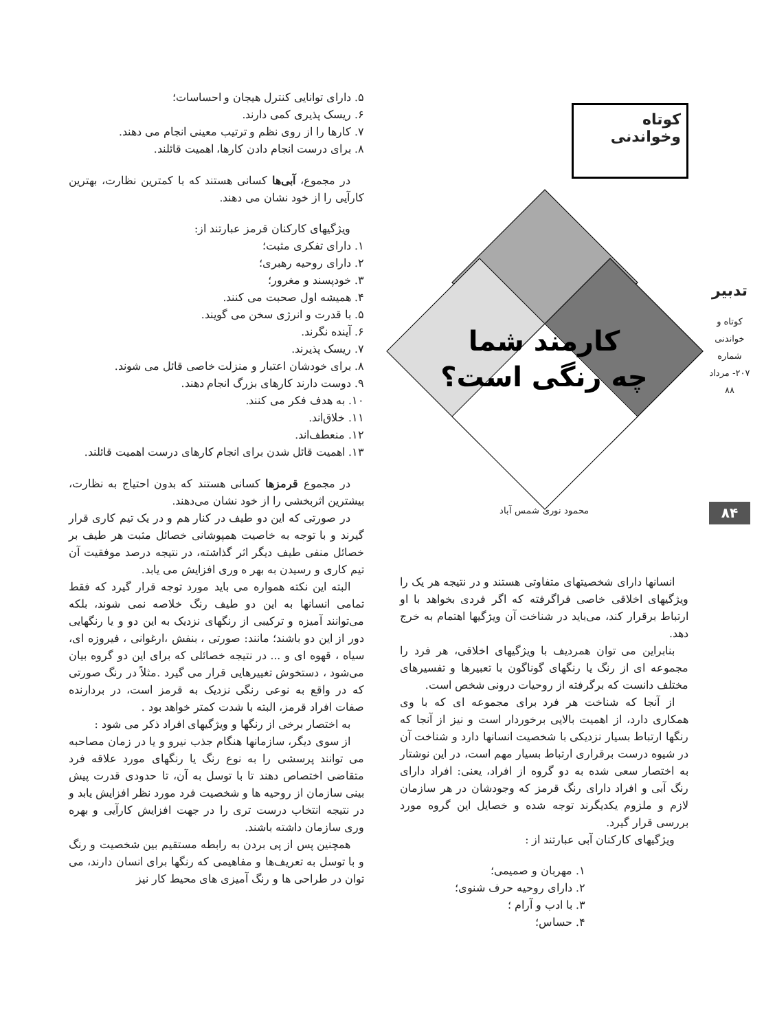کوتاه وخواندنی
کارمند شما
چه رنگی است؟
محمود نوری شمس آباد
انسانها دارای شخصیتهای متفاوتی هستند و در نتیجه هر یک را ویژگیهای اخلاقی خاصی فراگرفته که اگر فردی بخواهد با او ارتباط برقرار کند، می‌باید در شناخت آن ویژگیها اهتمام به خرج دهد.
بنابراین می توان همردیف با ویژگیهای اخلاقی، هر فرد را مجموعه ای از رنگ یا رنگهای گوناگون با تعبیرها و تفسیرهای مختلف دانست که برگرفته از روحیات درونی شخص است.
از آنجا که شناخت هر فرد برای مجموعه ای که با وی همکاری دارد، از اهمیت بالایی برخوردار است و نیز از آنجا که رنگها ارتباط بسیار نزدیکی با شخصیت انسانها دارد و شناخت آن در شیوه درست برقراری ارتباط بسیار مهم است، در این نوشتار به اختصار سعی شده به دو گروه از افراد، یعنی: افراد دارای رنگ آبی و افراد دارای رنگ قرمز که وجودشان در هر سازمان لازم و ملزوم یکدیگرند توجه شده و خصایل این گروه مورد بررسی قرار گیرد.
ویژگیهای کارکنان آبی عبارتند از :
۱. مهربان و صمیمی؛
۲. دارای روحیه حرف شنوی؛
۳. با ادب و آرام ؛
۴. حساس؛
۵. دارای توانایی کنترل هیجان و احساسات؛
۶. ریسک پذیری کمی دارند.
۷. کارها را از روی نظم و ترتیب معینی انجام می دهند.
۸. برای درست انجام دادن کارها، اهمیت قائلند.
در مجموع، آبی‌ها کسانی هستند که با کمترین نظارت، بهترین کارآیی را از خود نشان می دهند.
ویژگیهای کارکنان قرمز عبارتند از:
۱. دارای تفکری مثبت؛
۲. دارای روحیه رهبری؛
۳. خودپسند و مغرور؛
۴. همیشه اول صحبت می کنند.
۵. با قدرت و انرژی سخن می گویند.
۶. آینده نگرند.
۷. ریسک پذیرند.
۸. برای خودشان اعتبار و منزلت خاصی قائل می شوند.
۹. دوست دارند کارهای بزرگ انجام دهند.
۱۰. به هدف فکر می کنند.
۱۱. خلاق‌اند.
۱۲. منعطف‌اند.
۱۳. اهمیت قائل شدن برای انجام کارهای درست اهمیت قائلند.
در مجموع قرمزها کسانی هستند که بدون احتیاج به نظارت، بیشترین اثربخشی را از خود نشان می‌دهند.
در صورتی که این دو طیف در کنار هم و در یک تیم کاری قرار گیرند و با توجه به خاصیت همپوشانی خصائل مثبت هر طیف بر خصائل منفی طیف دیگر اثر گذاشته، در نتیجه درصد موفقیت آن تیم کاری و رسیدن به بهر ه وری افزایش می یابد.
البته این نکته همواره می باید مورد توجه قرار گیرد که فقط تمامی انسانها به این دو طیف رنگ خلاصه نمی شوند، بلکه می‌توانند آمیزه و ترکیبی از رنگهای نزدیک به این دو و یا رنگهایی دور از این دو باشند؛ مانند: صورتی ، بنفش ،ارغوانی ، فیروزه ای، سیاه ، قهوه ای و ... در نتیجه خصائلی که برای این دو گروه بیان می‌شود ، دستخوش تغییرهایی قرار می گیرد .مثلاً در رنگ صورتی که در واقع به نوعی رنگی نزدیک به قرمز است، در بردارنده صفات افراد قرمز، البته با شدت کمتر خواهد بود .
به اختصار برخی از رنگها و ویژگیهای افراد ذکر می شود :
از سوی دیگر، سازمانها هنگام جذب نیرو و یا در زمان مصاحبه می توانند پرسشی را به نوع رنگ یا رنگهای مورد علاقه فرد متقاضی اختصاص دهند تا با توسل به آن، تا حدودی قدرت پیش بینی سازمان از روحیه ها و شخصیت فرد مورد نظر افزایش یابد و در نتیجه انتخاب درست تری را در جهت افزایش کارآیی و بهره وری سازمان داشته باشند.
همچنین پس از پی بردن به رابطه مستقیم بین شخصیت و رنگ و با توسل به تعریف‌ها و مفاهیمی که رنگها برای انسان دارند، می توان در طراحی ها و رنگ آمیزی های محیط کار نیز
تدبیر
کوتاه و خواندنی
شماره ۲۰۷- مرداد ۸۸
۸۴